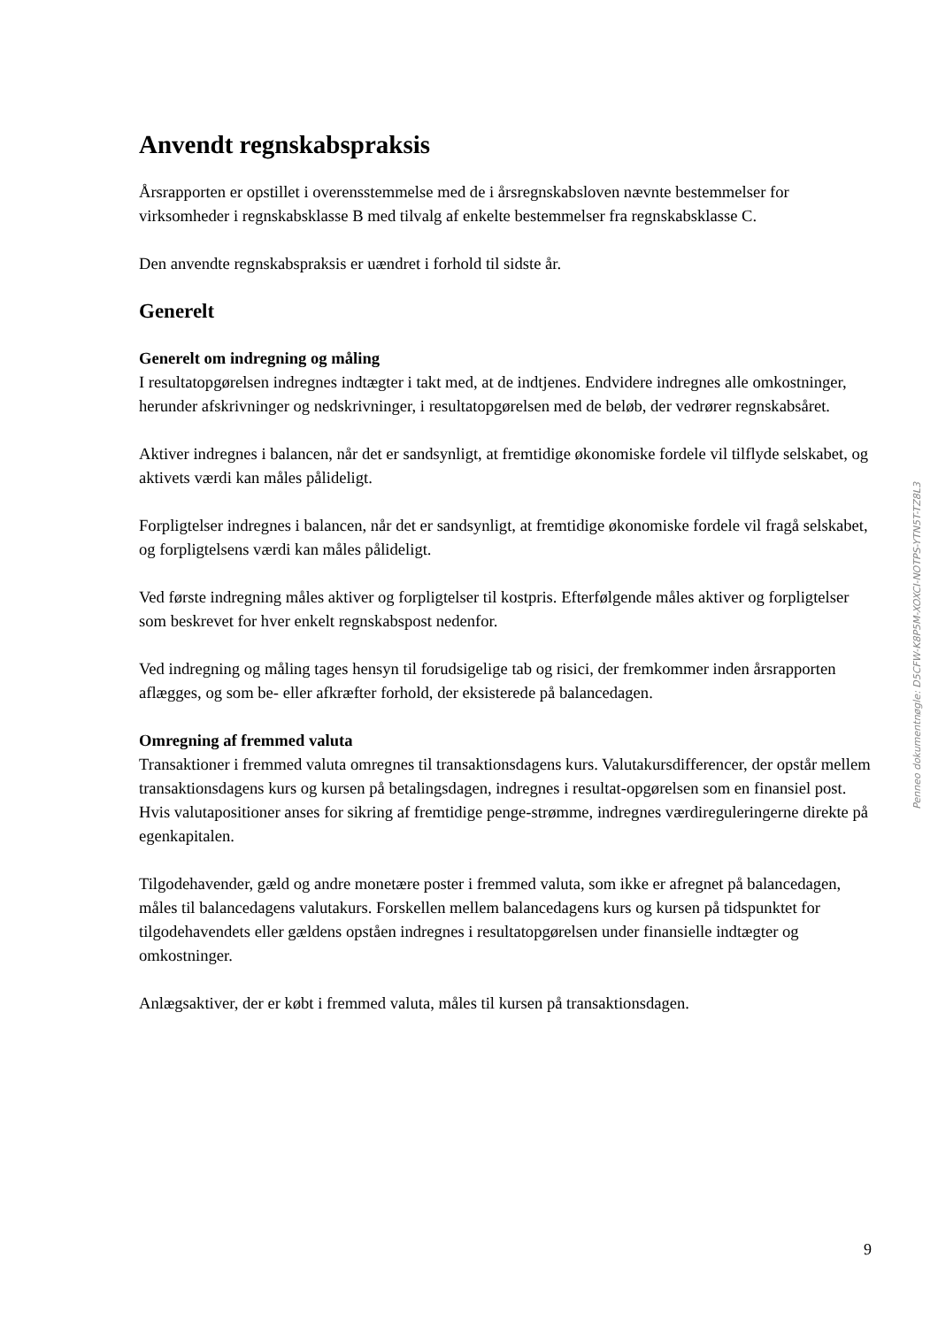Anvendt regnskabspraksis
Årsrapporten er opstillet i overensstemmelse med de i årsregnskabsloven nævnte bestemmelser for virksomheder i regnskabsklasse B med tilvalg af enkelte bestemmelser fra regnskabsklasse C.
Den anvendte regnskabspraksis er uændret i forhold til sidste år.
Generelt
Generelt om indregning og måling
I resultatopgørelsen indregnes indtægter i takt med, at de indtjenes. Endvidere indregnes alle omkostninger, herunder afskrivninger og nedskrivninger, i resultatopgørelsen med de beløb, der vedrører regnskabsåret.
Aktiver indregnes i balancen, når det er sandsynligt, at fremtidige økonomiske fordele vil tilflyde selskabet, og aktivets værdi kan måles pålideligt.
Forpligtelser indregnes i balancen, når det er sandsynligt, at fremtidige økonomiske fordele vil fragå selskabet, og forpligtelsens værdi kan måles pålideligt.
Ved første indregning måles aktiver og forpligtelser til kostpris. Efterfølgende måles aktiver og forpligtelser som beskrevet for hver enkelt regnskabspost nedenfor.
Ved indregning og måling tages hensyn til forudsigelige tab og risici, der fremkommer inden årsrapporten aflægges, og som be- eller afkræfter forhold, der eksisterede på balancedagen.
Omregning af fremmed valuta
Transaktioner i fremmed valuta omregnes til transaktionsdagens kurs. Valutakursdifferencer, der opstår mellem transaktionsdagens kurs og kursen på betalingsdagen, indregnes i resultat-opgørelsen som en finansiel post. Hvis valutapositioner anses for sikring af fremtidige penge-strømme, indregnes værdireguleringerne direkte på egenkapitalen.
Tilgodehavender, gæld og andre monetære poster i fremmed valuta, som ikke er afregnet på balancedagen, måles til balancedagens valutakurs. Forskellen mellem balancedagens kurs og kursen på tidspunktet for tilgodehavendets eller gældens opståen indregnes i resultatopgørelsen under finansielle indtægter og omkostninger.
Anlægsaktiver, der er købt i fremmed valuta, måles til kursen på transaktionsdagen.
Penneo dokumentnøgle: D5CFW-K8P5M-XOXCI-NOTPS-YTN5T-TZ8L3
9